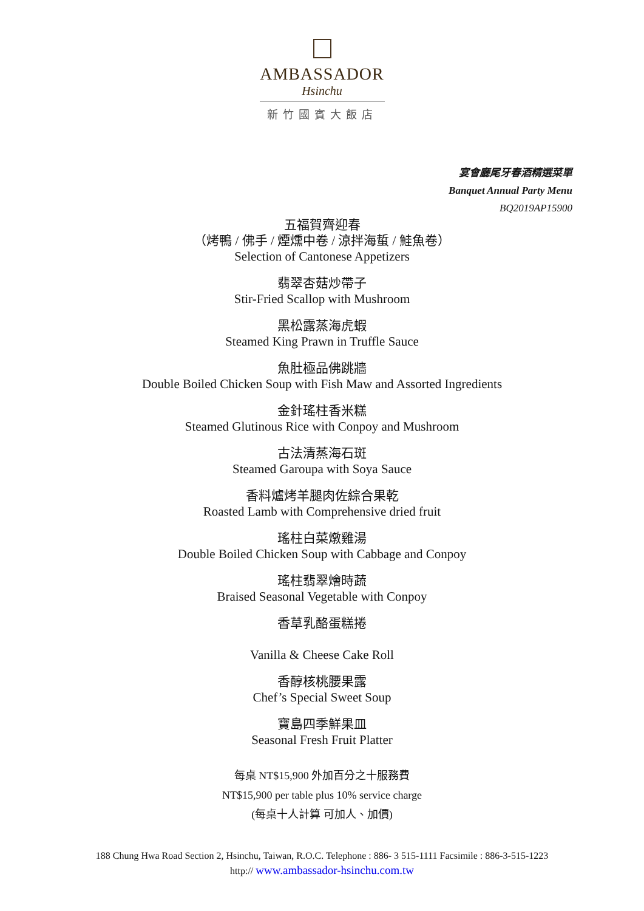AMBASSADOR
Hsinchu
新竹國賓大飯店
宴會廳尾牙春酒精選菜單
Banquet Annual Party Menu
BQ2019AP15900
五福賀齊迎春
（烤鴨 / 佛手 / 煙燻中卷 / 涼拌海蜇 / 鮭魚卷）
Selection of Cantonese Appetizers
翡翠杏菇炒帶子
Stir-Fried Scallop with Mushroom
黑松露蒸海虎蝦
Steamed King Prawn in Truffle Sauce
魚肚極品佛跳牆
Double Boiled Chicken Soup with Fish Maw and Assorted Ingredients
金針瑤柱香米糕
Steamed Glutinous Rice with Conpoy and Mushroom
古法清蒸海石斑
Steamed Garoupa with Soya Sauce
香料爐烤羊腿肉佐綜合果乾
Roasted Lamb with Comprehensive dried fruit
瑤柱白菜燉雞湯
Double Boiled Chicken Soup with Cabbage and Conpoy
瑤柱翡翠燴時蔬
Braised Seasonal Vegetable with Conpoy
香草乳酪蛋糕捲
Vanilla & Cheese Cake Roll
香醇核桃腰果露
Chef’s Special Sweet Soup
寶島四季鮮果皿
Seasonal Fresh Fruit Platter
每桌 NT$15,900 外加百分之十服務費
NT$15,900 per table plus 10% service charge
(每桌十人計算 可加人、加價)
188 Chung Hwa Road Section 2, Hsinchu, Taiwan, R.O.C. Telephone : 886- 3 515-1111 Facsimile : 886-3-515-1223
http:// www.ambassador-hsinchu.com.tw